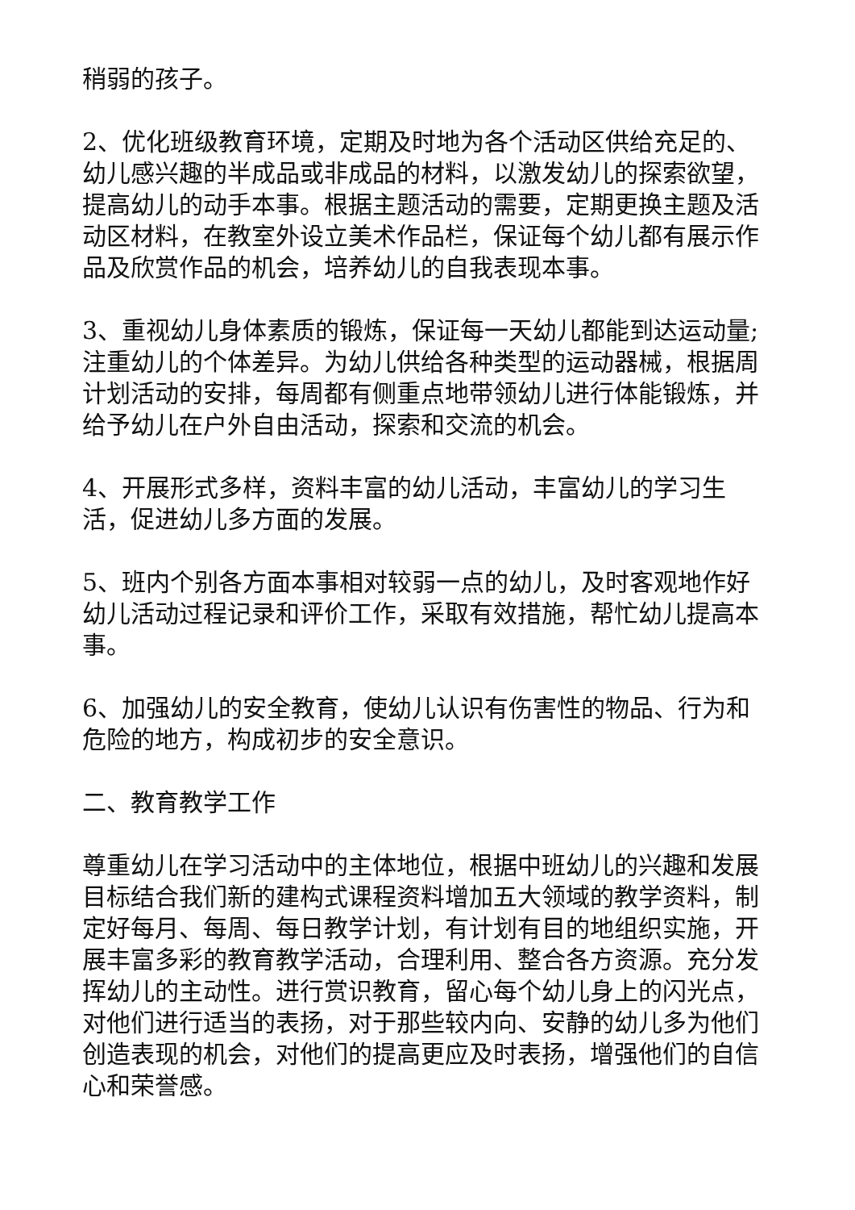稍弱的孩子。
2、优化班级教育环境，定期及时地为各个活动区供给充足的、幼儿感兴趣的半成品或非成品的材料，以激发幼儿的探索欲望，提高幼儿的动手本事。根据主题活动的需要，定期更换主题及活动区材料，在教室外设立美术作品栏，保证每个幼儿都有展示作品及欣赏作品的机会，培养幼儿的自我表现本事。
3、重视幼儿身体素质的锻炼，保证每一天幼儿都能到达运动量;注重幼儿的个体差异。为幼儿供给各种类型的运动器械，根据周计划活动的安排，每周都有侧重点地带领幼儿进行体能锻炼，并给予幼儿在户外自由活动，探索和交流的机会。
4、开展形式多样，资料丰富的幼儿活动，丰富幼儿的学习生活，促进幼儿多方面的发展。
5、班内个别各方面本事相对较弱一点的幼儿，及时客观地作好幼儿活动过程记录和评价工作，采取有效措施，帮忙幼儿提高本事。
6、加强幼儿的安全教育，使幼儿认识有伤害性的物品、行为和危险的地方，构成初步的安全意识。
二、教育教学工作
尊重幼儿在学习活动中的主体地位，根据中班幼儿的兴趣和发展目标结合我们新的建构式课程资料增加五大领域的教学资料，制定好每月、每周、每日教学计划，有计划有目的地组织实施，开展丰富多彩的教育教学活动，合理利用、整合各方资源。充分发挥幼儿的主动性。进行赏识教育，留心每个幼儿身上的闪光点，对他们进行适当的表扬，对于那些较内向、安静的幼儿多为他们创造表现的机会，对他们的提高更应及时表扬，增强他们的自信心和荣誉感。